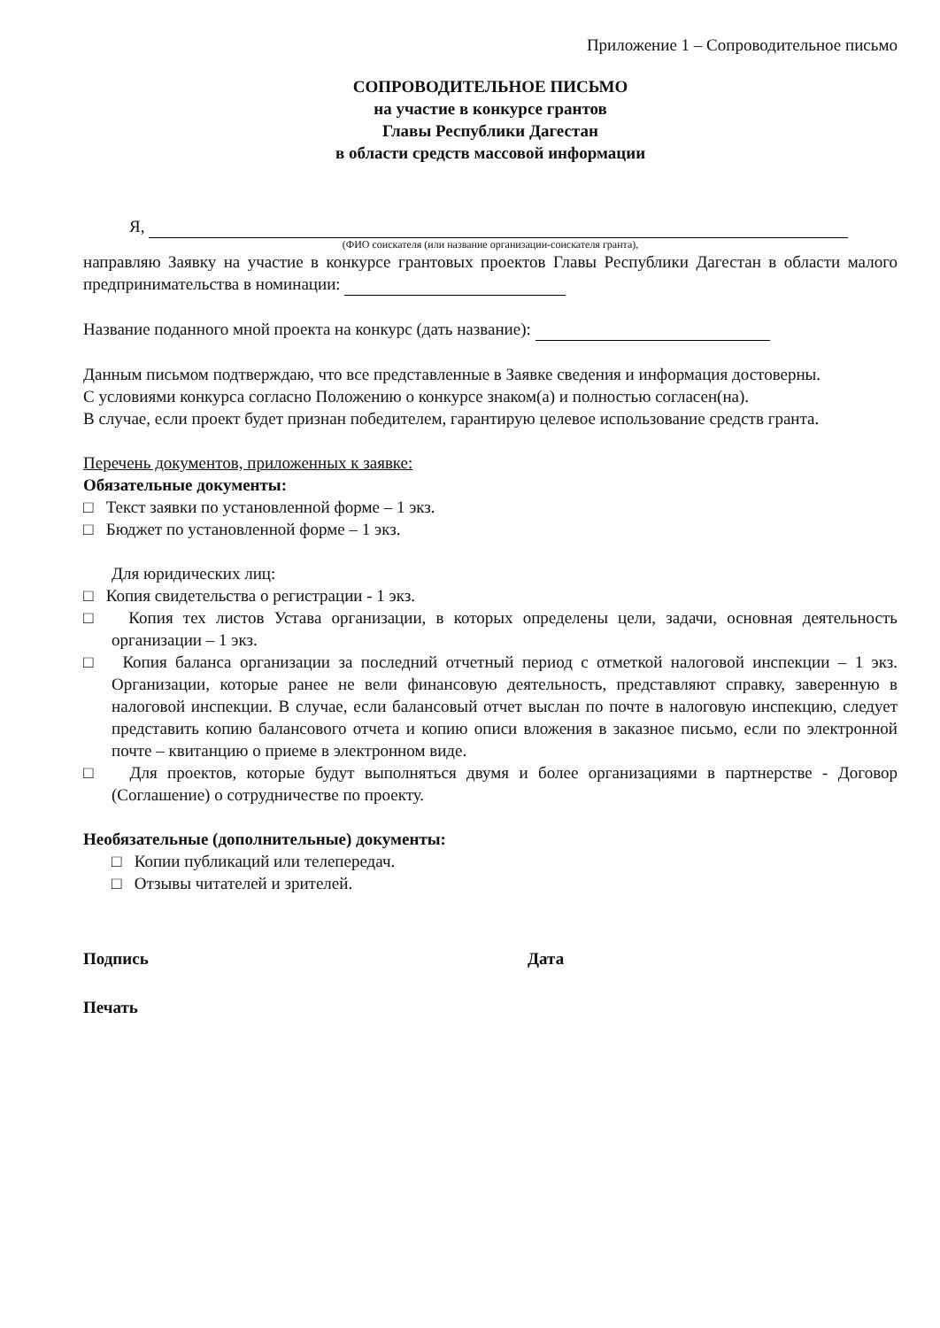Приложение 1 – Сопроводительное письмо
СОПРОВОДИТЕЛЬНОЕ ПИСЬМО
на участие в конкурсе грантов
Главы Республики Дагестан
в области средств массовой информации
Я,
(ФИО соискателя (или название организации-соискателя гранта),
направляю Заявку на участие в конкурсе грантовых проектов Главы Республики Дагестан в области малого предпринимательства в номинации:
Название поданного мной проекта на конкурс (дать название):
Данным письмом подтверждаю, что все представленные в Заявке сведения и информация достоверны.
С условиями конкурса согласно Положению о конкурсе знаком(а) и полностью согласен(на).
В случае, если проект будет признан победителем, гарантирую целевое использование средств гранта.
Перечень документов, приложенных к заявке:
Обязательные документы:
□ Текст заявки по установленной форме – 1 экз.
□ Бюджет по установленной форме – 1 экз.
Для юридических лиц:
□ Копия свидетельства о регистрации - 1 экз.
□ Копия тех листов Устава организации, в которых определены цели, задачи, основная деятельность организации – 1 экз.
□ Копия баланса организации за последний отчетный период с отметкой налоговой инспекции – 1 экз. Организации, которые ранее не вели финансовую деятельность, представляют справку, заверенную в налоговой инспекции. В случае, если балансовый отчет выслан по почте в налоговую инспекцию, следует представить копию балансового отчета и копию описи вложения в заказное письмо, если по электронной почте – квитанцию о приеме в электронном виде.
□ Для проектов, которые будут выполняться двумя и более организациями в партнерстве - Договор (Соглашение) о сотрудничестве по проекту.
Необязательные (дополнительные) документы:
□ Копии публикаций или телепередач.
□ Отзывы читателей и зрителей.
Подпись Дата
Печать